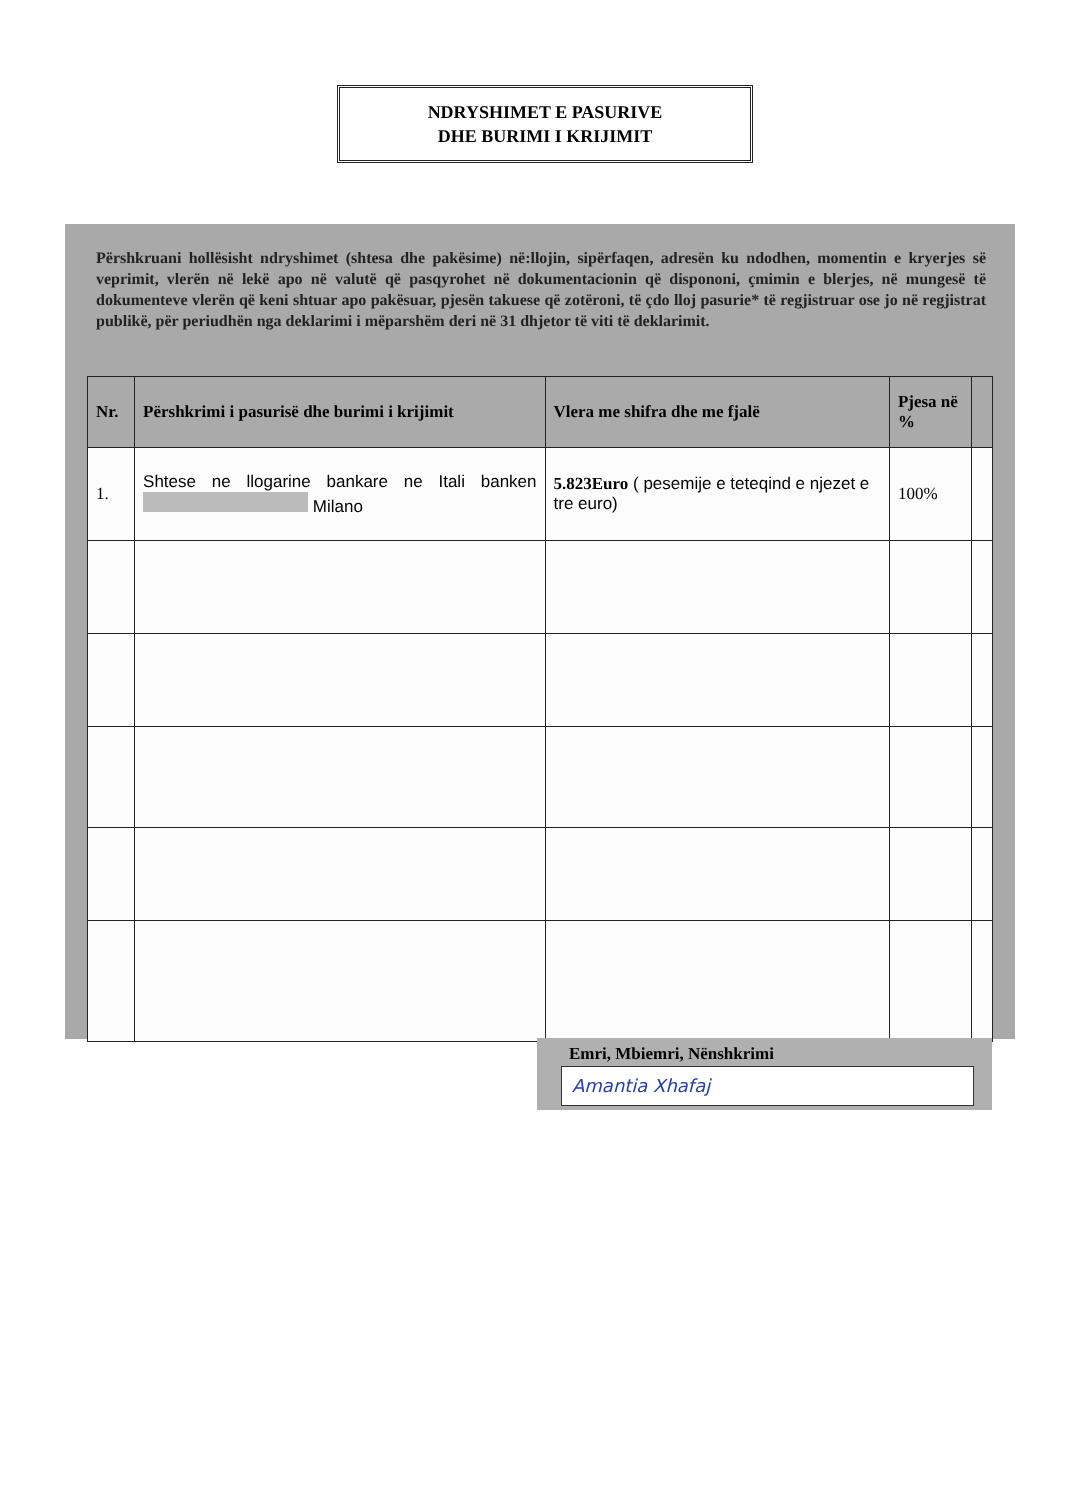NDRYSHIMET E PASURIVE
DHE BURIMI I KRIJIMIT
Përshkruani hollësisht ndryshimet (shtesa dhe pakësime) në:llojin, sipërfaqen, adresën ku ndodhen, momentin e kryerjes së veprimit, vlerën në lekë apo në valutë që pasqyrohet në dokumentacionin që dispononi, çmimin e blerjes, në mungesë të dokumenteve vlerën që keni shtuar apo pakësuar, pjesën takuese që zotëroni, të çdo lloj pasurie* të regjistruar ose jo në regjistrat publikë, për periudhën nga deklarimi i mëparshëm deri në 31 dhjetor të viti të deklarimit.
| Nr. | Përshkrimi i pasurisë dhe burimi i krijimit | Vlera me shifra dhe me fjalë | Pjesa në % | |
| --- | --- | --- | --- | --- |
| 1. | Shtese ne llogarine bankare ne Itali banken Milano | 5.823Euro ( pesemije e teteqind e njezet e tre euro) | 100% | |
Emri, Mbiemri, Nënshkrimi
Amantia Xhafaj